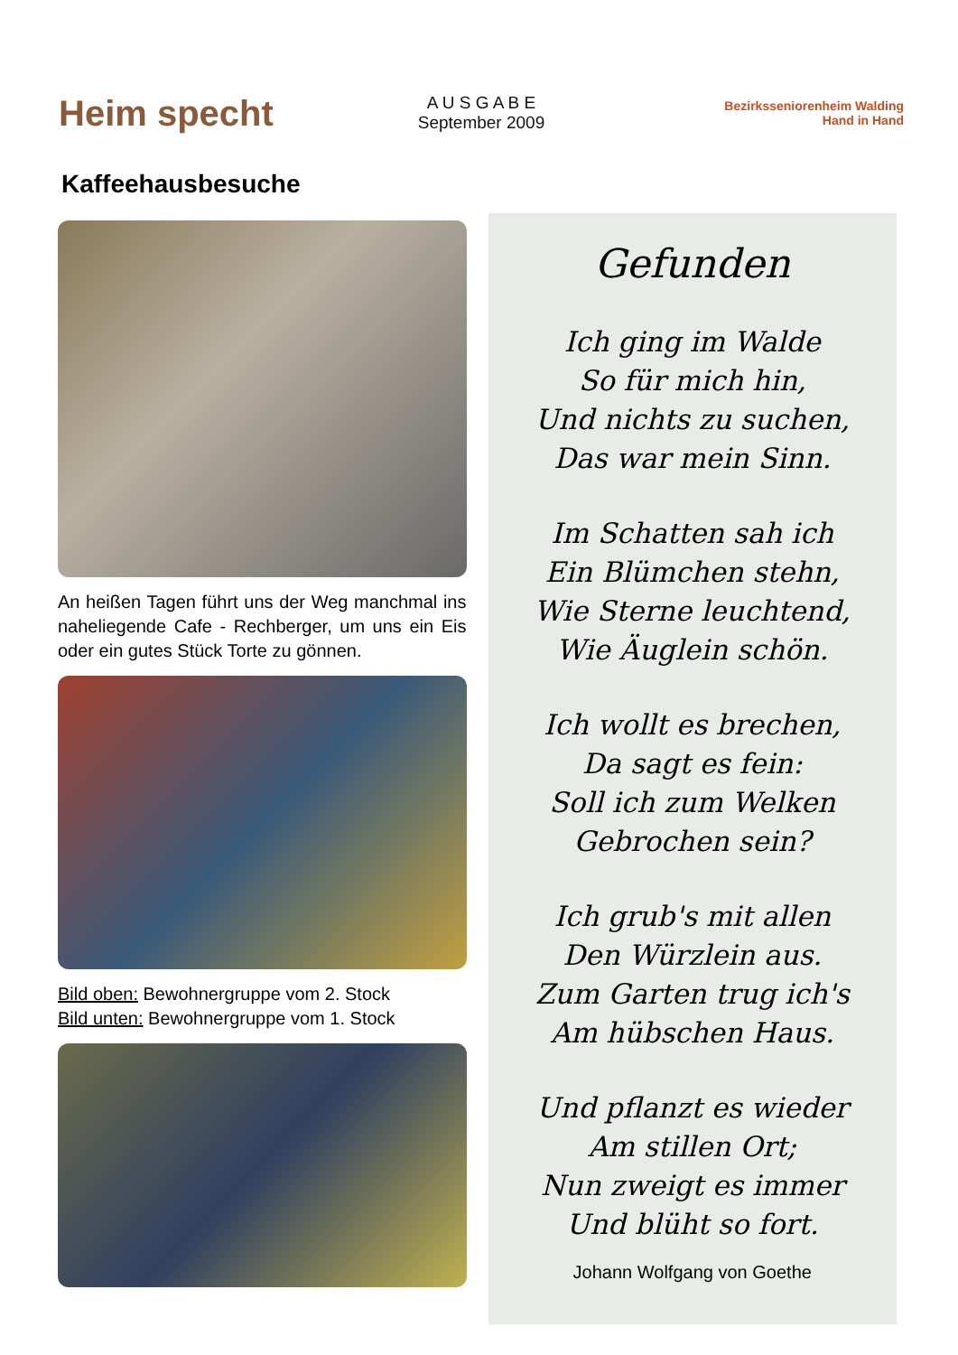Heim specht
A U S G A B E
September 2009
Bezirksseniorenheim Walding
Hand in Hand
Kaffeehausbesuche
An heißen Tagen führt uns der Weg manchmal ins naheliegende Cafe - Rechberger, um uns ein Eis oder ein gutes Stück Torte zu gönnen.
Bild oben: Bewohnergruppe vom 2. Stock
Bild unten: Bewohnergruppe vom 1. Stock
Gefunden
Ich ging im Walde
So für mich hin,
Und nichts zu suchen,
Das war mein Sinn.
Im Schatten sah ich
Ein Blümchen stehn,
Wie Sterne leuchtend,
Wie Äuglein schön.
Ich wollt es brechen,
Da sagt es fein:
Soll ich zum Welken
Gebrochen sein?
Ich grub's mit allen
Den Würzlein aus.
Zum Garten trug ich's
Am hübschen Haus.
Und pflanzt es wieder
Am stillen Ort;
Nun zweigt es immer
Und blüht so fort.
Johann Wolfgang von Goethe